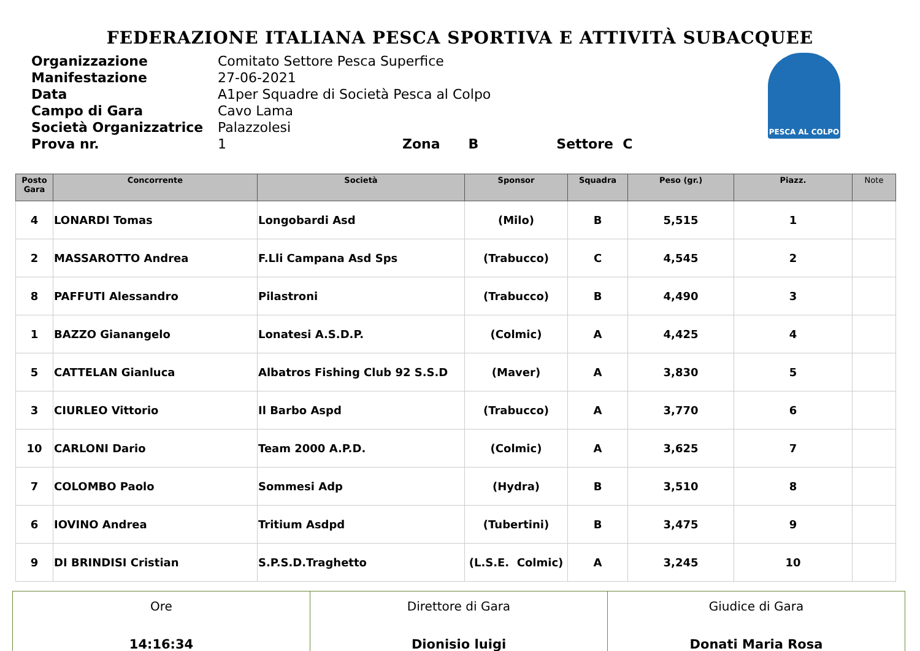FEDERAZIONE ITALIANA PESCA SPORTIVA E ATTIVITÀ SUBACQUEE
| Organizzazione | Comitato Settore Pesca Superfice |
| Manifestazione | 27-06-2021 |
| Data | A1per Squadre di Società Pesca al Colpo |
| Campo di Gara | Cavo Lama |
| Società Organizzatrice | Palazzolesi |
| Prova nr. | 1 Zona B Settore C |
PESCA AL COLPO
| Posto Gara | Concorrente | Società | Sponsor | Squadra | Peso (gr.) | Piazz. | Note |
| --- | --- | --- | --- | --- | --- | --- | --- |
| 4 | LONARDI Tomas | Longobardi Asd | (Milo) | B | 5,515 | 1 | |
| 2 | MASSAROTTO Andrea | F.Lli Campana Asd Sps | (Trabucco) | C | 4,545 | 2 | |
| 8 | PAFFUTI Alessandro | Pilastroni | (Trabucco) | B | 4,490 | 3 | |
| 1 | BAZZO Gianangelo | Lonatesi A.S.D.P. | (Colmic) | A | 4,425 | 4 | |
| 5 | CATTELAN Gianluca | Albatros Fishing Club 92 S.S.D | (Maver) | A | 3,830 | 5 | |
| 3 | CIURLEO Vittorio | Il Barbo Aspd | (Trabucco) | A | 3,770 | 6 | |
| 10 | CARLONI Dario | Team 2000 A.P.D. | (Colmic) | A | 3,625 | 7 | |
| 7 | COLOMBO Paolo | Sommesi Adp | (Hydra) | B | 3,510 | 8 | |
| 6 | IOVINO Andrea | Tritium Asdpd | (Tubertini) | B | 3,475 | 9 | |
| 9 | DI BRINDISI Cristian | S.P.S.D.Traghetto | (L.S.E. Colmic) | A | 3,245 | 10 | |
| Ore 14:16:34 | Direttore di Gara Dionisio luigi | Giudice di Gara Donati Maria Rosa |